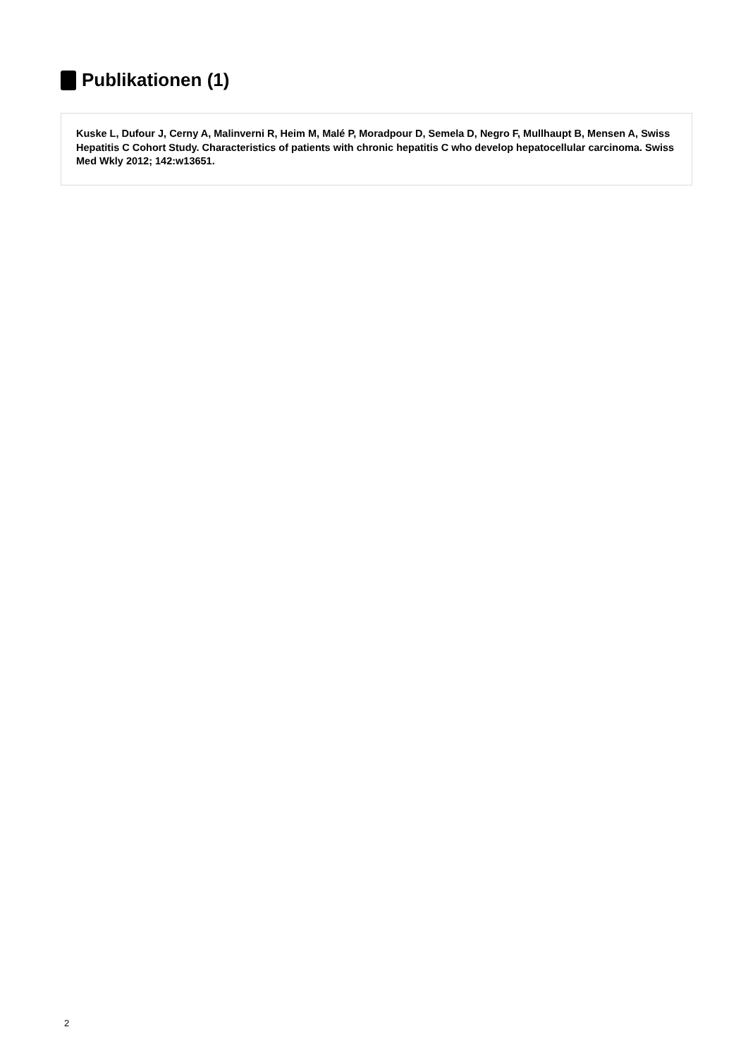Publikationen (1)
Kuske L, Dufour J, Cerny A, Malinverni R, Heim M, Malé P, Moradpour D, Semela D, Negro F, Mullhaupt B, Mensen A, Swiss Hepatitis C Cohort Study. Characteristics of patients with chronic hepatitis C who develop hepatocellular carcinoma. Swiss Med Wkly 2012; 142:w13651.
2